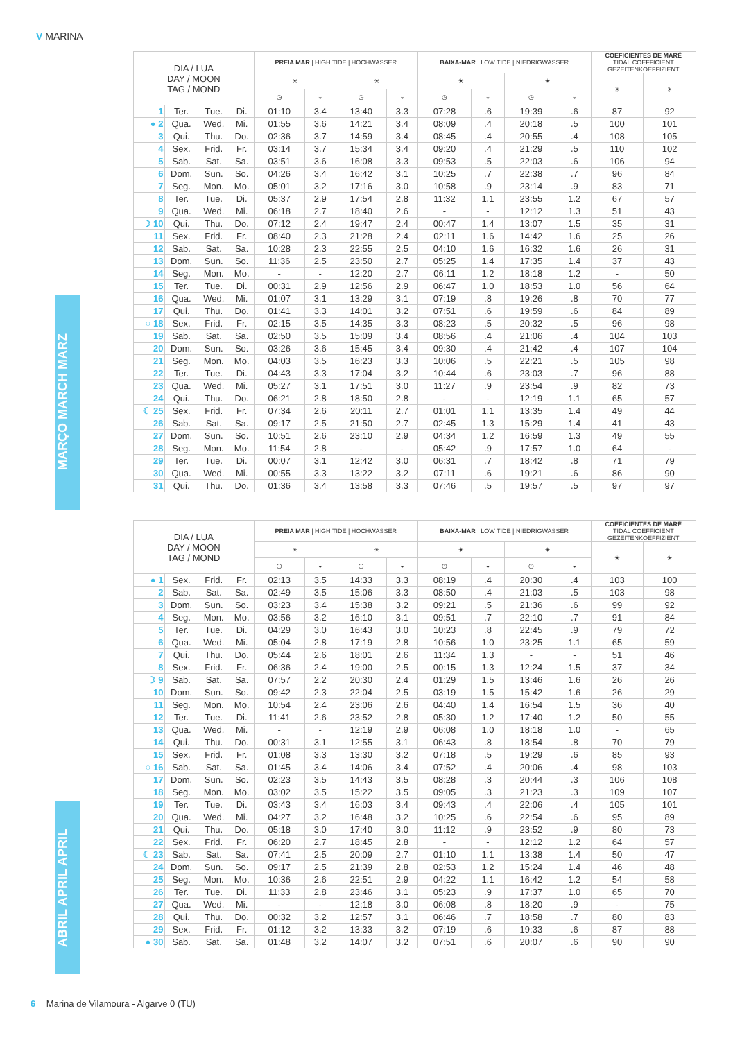V MARINA
MARÇO MARCH MARZ
ABRIL APRIL APRIL
| DIA / LUA DAY / MOON TAG / MOND | | | | PREIA MAR / HIGH TIDE / HOCHWASSER | | | | BAIXA-MAR / LOW TIDE / NIEDRIGWASSER | | | | COEFICIENTES DE MARÉ TIDAL COEFFICIENT GEZEITENKOEFFIZIENT | |
| --- | --- | --- | --- | --- | --- | --- | --- | --- | --- | --- | --- | --- | --- |
| | | | | ☀ | | ☀ | | ☀ | | ☀ | | ☀ | ☀ |
| | | | | ◷ | ◒ | ◷ | ◒ | ◷ | ◒ | ◷ | ◒ | | |
| 1 | Ter. | Tue. | Di. | 01:10 | 3.4 | 13:40 | 3.3 | 07:28 | .6 | 19:39 | .6 | 87 | 92 |
| ● 2 | Qua. | Wed. | Mi. | 01:55 | 3.6 | 14:21 | 3.4 | 08:09 | .4 | 20:18 | .5 | 100 | 101 |
| 3 | Qui. | Thu. | Do. | 02:36 | 3.7 | 14:59 | 3.4 | 08:45 | .4 | 20:55 | .4 | 108 | 105 |
| 4 | Sex. | Frid. | Fr. | 03:14 | 3.7 | 15:34 | 3.4 | 09:20 | .4 | 21:29 | .5 | 110 | 102 |
| 5 | Sab. | Sat. | Sa. | 03:51 | 3.6 | 16:08 | 3.3 | 09:53 | .5 | 22:03 | .6 | 106 | 94 |
| 6 | Dom. | Sun. | So. | 04:26 | 3.4 | 16:42 | 3.1 | 10:25 | .7 | 22:38 | .7 | 96 | 84 |
| 7 | Seg. | Mon. | Mo. | 05:01 | 3.2 | 17:16 | 3.0 | 10:58 | .9 | 23:14 | .9 | 83 | 71 |
| 8 | Ter. | Tue. | Di. | 05:37 | 2.9 | 17:54 | 2.8 | 11:32 | 1.1 | 23:55 | 1.2 | 67 | 57 |
| 9 | Qua. | Wed. | Mi. | 06:18 | 2.7 | 18:40 | 2.6 | - | - | 12:12 | 1.3 | 51 | 43 |
| ☽ 10 | Qui. | Thu. | Do. | 07:12 | 2.4 | 19:47 | 2.4 | 00:47 | 1.4 | 13:07 | 1.5 | 35 | 31 |
| 11 | Sex. | Frid. | Fr. | 08:40 | 2.3 | 21:28 | 2.4 | 02:11 | 1.6 | 14:42 | 1.6 | 25 | 26 |
| 12 | Sab. | Sat. | Sa. | 10:28 | 2.3 | 22:55 | 2.5 | 04:10 | 1.6 | 16:32 | 1.6 | 26 | 31 |
| 13 | Dom. | Sun. | So. | 11:36 | 2.5 | 23:50 | 2.7 | 05:25 | 1.4 | 17:35 | 1.4 | 37 | 43 |
| 14 | Seg. | Mon. | Mo. | - | - | 12:20 | 2.7 | 06:11 | 1.2 | 18:18 | 1.2 | - | 50 |
| 15 | Ter. | Tue. | Di. | 00:31 | 2.9 | 12:56 | 2.9 | 06:47 | 1.0 | 18:53 | 1.0 | 56 | 64 |
| 16 | Qua. | Wed. | Mi. | 01:07 | 3.1 | 13:29 | 3.1 | 07:19 | .8 | 19:26 | .8 | 70 | 77 |
| 17 | Qui. | Thu. | Do. | 01:41 | 3.3 | 14:01 | 3.2 | 07:51 | .6 | 19:59 | .6 | 84 | 89 |
| ○ 18 | Sex. | Frid. | Fr. | 02:15 | 3.5 | 14:35 | 3.3 | 08:23 | .5 | 20:32 | .5 | 96 | 98 |
| 19 | Sab. | Sat. | Sa. | 02:50 | 3.5 | 15:09 | 3.4 | 08:56 | .4 | 21:06 | .4 | 104 | 103 |
| 20 | Dom. | Sun. | So. | 03:26 | 3.6 | 15:45 | 3.4 | 09:30 | .4 | 21:42 | .4 | 107 | 104 |
| 21 | Seg. | Mon. | Mo. | 04:03 | 3.5 | 16:23 | 3.3 | 10:06 | .5 | 22:21 | .5 | 105 | 98 |
| 22 | Ter. | Tue. | Di. | 04:43 | 3.3 | 17:04 | 3.2 | 10:44 | .6 | 23:03 | .7 | 96 | 88 |
| 23 | Qua. | Wed. | Mi. | 05:27 | 3.1 | 17:51 | 3.0 | 11:27 | .9 | 23:54 | .9 | 82 | 73 |
| 24 | Qui. | Thu. | Do. | 06:21 | 2.8 | 18:50 | 2.8 | - | - | 12:19 | 1.1 | 65 | 57 |
| ☾ 25 | Sex. | Frid. | Fr. | 07:34 | 2.6 | 20:11 | 2.7 | 01:01 | 1.1 | 13:35 | 1.4 | 49 | 44 |
| 26 | Sab. | Sat. | Sa. | 09:17 | 2.5 | 21:50 | 2.7 | 02:45 | 1.3 | 15:29 | 1.4 | 41 | 43 |
| 27 | Dom. | Sun. | So. | 10:51 | 2.6 | 23:10 | 2.9 | 04:34 | 1.2 | 16:59 | 1.3 | 49 | 55 |
| 28 | Seg. | Mon. | Mo. | 11:54 | 2.8 | - | - | 05:42 | .9 | 17:57 | 1.0 | 64 | - |
| 29 | Ter. | Tue. | Di. | 00:07 | 3.1 | 12:42 | 3.0 | 06:31 | .7 | 18:42 | .8 | 71 | 79 |
| 30 | Qua. | Wed. | Mi. | 00:55 | 3.3 | 13:22 | 3.2 | 07:11 | .6 | 19:21 | .6 | 86 | 90 |
| 31 | Qui. | Thu. | Do. | 01:36 | 3.4 | 13:58 | 3.3 | 07:46 | .5 | 19:57 | .5 | 97 | 97 |
| DIA / LUA DAY / MOON TAG / MOND | | | | PREIA MAR / HIGH TIDE / HOCHWASSER | | | | BAIXA-MAR / LOW TIDE / NIEDRIGWASSER | | | | COEFICIENTES DE MARÉ TIDAL COEFFICIENT GEZEITENKOEFFIZIENT | |
| --- | --- | --- | --- | --- | --- | --- | --- | --- | --- | --- | --- | --- | --- |
| | | | | ☀ | | ☀ | | ☀ | | ☀ | | ☀ | ☀ |
| | | | | ◷ | ◒ | ◷ | ◒ | ◷ | ◒ | ◷ | ◒ | | |
| ● 1 | Sex. | Frid. | Fr. | 02:13 | 3.5 | 14:33 | 3.3 | 08:19 | .4 | 20:30 | .4 | 103 | 100 |
| 2 | Sab. | Sat. | Sa. | 02:49 | 3.5 | 15:06 | 3.3 | 08:50 | .4 | 21:03 | .5 | 103 | 98 |
| 3 | Dom. | Sun. | So. | 03:23 | 3.4 | 15:38 | 3.2 | 09:21 | .5 | 21:36 | .6 | 99 | 92 |
| 4 | Seg. | Mon. | Mo. | 03:56 | 3.2 | 16:10 | 3.1 | 09:51 | .7 | 22:10 | .7 | 91 | 84 |
| 5 | Ter. | Tue. | Di. | 04:29 | 3.0 | 16:43 | 3.0 | 10:23 | .8 | 22:45 | .9 | 79 | 72 |
| 6 | Qua. | Wed. | Mi. | 05:04 | 2.8 | 17:19 | 2.8 | 10:56 | 1.0 | 23:25 | 1.1 | 65 | 59 |
| 7 | Qui. | Thu. | Do. | 05:44 | 2.6 | 18:01 | 2.6 | 11:34 | 1.3 | - | - | 51 | 46 |
| 8 | Sex. | Frid. | Fr. | 06:36 | 2.4 | 19:00 | 2.5 | 00:15 | 1.3 | 12:24 | 1.5 | 37 | 34 |
| ☽ 9 | Sab. | Sat. | Sa. | 07:57 | 2.2 | 20:30 | 2.4 | 01:29 | 1.5 | 13:46 | 1.6 | 26 | 26 |
| 10 | Dom. | Sun. | So. | 09:42 | 2.3 | 22:04 | 2.5 | 03:19 | 1.5 | 15:42 | 1.6 | 26 | 29 |
| 11 | Seg. | Mon. | Mo. | 10:54 | 2.4 | 23:06 | 2.6 | 04:40 | 1.4 | 16:54 | 1.5 | 36 | 40 |
| 12 | Ter. | Tue. | Di. | 11:41 | 2.6 | 23:52 | 2.8 | 05:30 | 1.2 | 17:40 | 1.2 | 50 | 55 |
| 13 | Qua. | Wed. | Mi. | - | - | 12:19 | 2.9 | 06:08 | 1.0 | 18:18 | 1.0 | - | 65 |
| 14 | Qui. | Thu. | Do. | 00:31 | 3.1 | 12:55 | 3.1 | 06:43 | .8 | 18:54 | .8 | 70 | 79 |
| 15 | Sex. | Frid. | Fr. | 01:08 | 3.3 | 13:30 | 3.2 | 07:18 | .5 | 19:29 | .6 | 85 | 93 |
| ○ 16 | Sab. | Sat. | Sa. | 01:45 | 3.4 | 14:06 | 3.4 | 07:52 | .4 | 20:06 | .4 | 98 | 103 |
| 17 | Dom. | Sun. | So. | 02:23 | 3.5 | 14:43 | 3.5 | 08:28 | .3 | 20:44 | .3 | 106 | 108 |
| 18 | Seg. | Mon. | Mo. | 03:02 | 3.5 | 15:22 | 3.5 | 09:05 | .3 | 21:23 | .3 | 109 | 107 |
| 19 | Ter. | Tue. | Di. | 03:43 | 3.4 | 16:03 | 3.4 | 09:43 | .4 | 22:06 | .4 | 105 | 101 |
| 20 | Qua. | Wed. | Mi. | 04:27 | 3.2 | 16:48 | 3.2 | 10:25 | .6 | 22:54 | .6 | 95 | 89 |
| 21 | Qui. | Thu. | Do. | 05:18 | 3.0 | 17:40 | 3.0 | 11:12 | .9 | 23:52 | .9 | 80 | 73 |
| 22 | Sex. | Frid. | Fr. | 06:20 | 2.7 | 18:45 | 2.8 | - | - | 12:12 | 1.2 | 64 | 57 |
| ☾ 23 | Sab. | Sat. | Sa. | 07:41 | 2.5 | 20:09 | 2.7 | 01:10 | 1.1 | 13:38 | 1.4 | 50 | 47 |
| 24 | Dom. | Sun. | So. | 09:17 | 2.5 | 21:39 | 2.8 | 02:53 | 1.2 | 15:24 | 1.4 | 46 | 48 |
| 25 | Seg. | Mon. | Mo. | 10:36 | 2.6 | 22:51 | 2.9 | 04:22 | 1.1 | 16:42 | 1.2 | 54 | 58 |
| 26 | Ter. | Tue. | Di. | 11:33 | 2.8 | 23:46 | 3.1 | 05:23 | .9 | 17:37 | 1.0 | 65 | 70 |
| 27 | Qua. | Wed. | Mi. | - | - | 12:18 | 3.0 | 06:08 | .8 | 18:20 | .9 | - | 75 |
| 28 | Qui. | Thu. | Do. | 00:32 | 3.2 | 12:57 | 3.1 | 06:46 | .7 | 18:58 | .7 | 80 | 83 |
| 29 | Sex. | Frid. | Fr. | 01:12 | 3.2 | 13:33 | 3.2 | 07:19 | .6 | 19:33 | .6 | 87 | 88 |
| ● 30 | Sab. | Sat. | Sa. | 01:48 | 3.2 | 14:07 | 3.2 | 07:51 | .6 | 20:07 | .6 | 90 | 90 |
6 Marina de Vilamoura - Algarve 0 (TU)